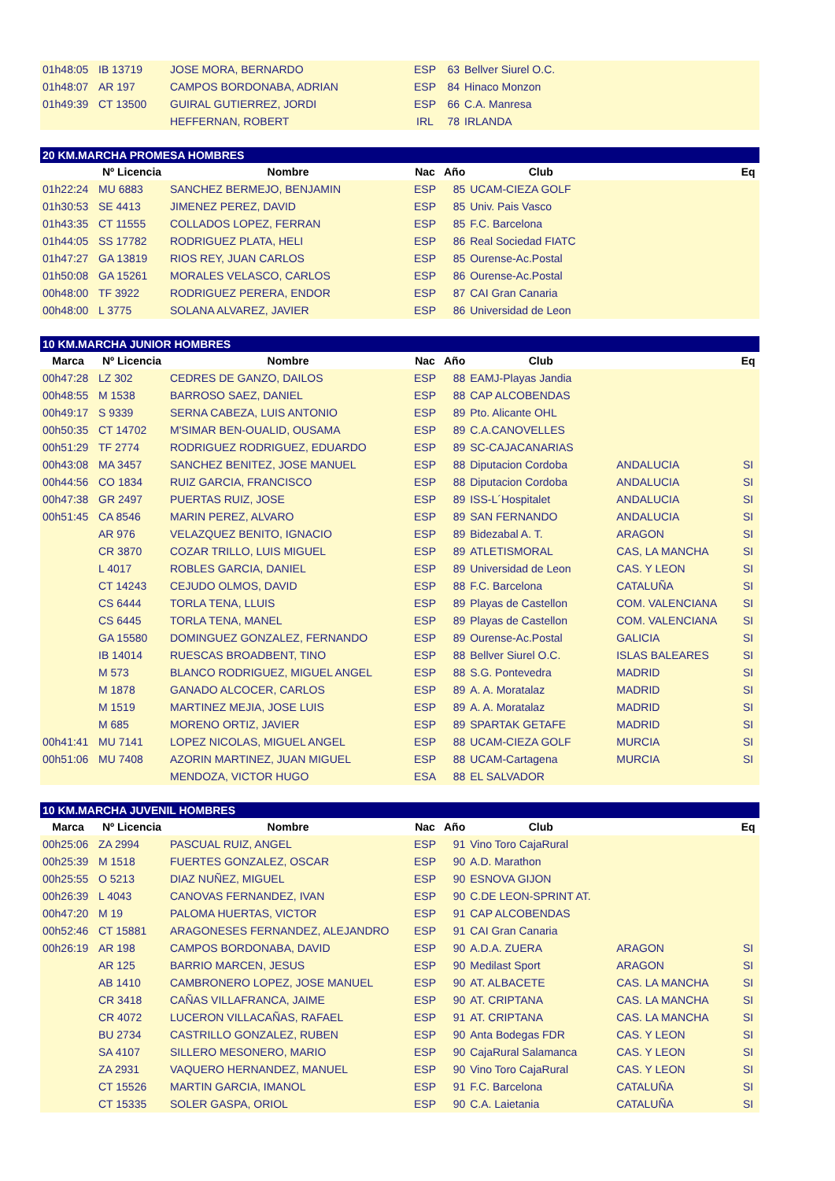| 01h48:05 | IB 13719 | JOSE MORA, BERNARDO | ESP | 63 | Bellver Siurel O.C. | | |
| 01h48:07 | AR 197 | CAMPOS BORDONABA, ADRIAN | ESP | 84 | Hinaco Monzon | | |
| 01h49:39 | CT 13500 | GUIRAL GUTIERREZ, JORDI | ESP | 66 | C.A. Manresa | | |
| | | HEFFERNAN, ROBERT | IRL | 78 | IRLANDA | | |
| 20 KM.MARCHA PROMESA HOMBRES | | | | | | | |
| | Nº Licencia | Nombre | Nac | Año | Club | | Eq |
| 01h22:24 | MU 6883 | SANCHEZ BERMEJO, BENJAMIN | ESP | 85 | UCAM-CIEZA GOLF | | |
| 01h30:53 | SE 4413 | JIMENEZ PEREZ, DAVID | ESP | 85 | Univ. Pais Vasco | | |
| 01h43:35 | CT 11555 | COLLADOS LOPEZ, FERRAN | ESP | 85 | F.C. Barcelona | | |
| 01h44:05 | SS 17782 | RODRIGUEZ PLATA, HELI | ESP | 86 | Real Sociedad FIATC | | |
| 01h47:27 | GA 13819 | RIOS REY, JUAN CARLOS | ESP | 85 | Ourense-Ac.Postal | | |
| 01h50:08 | GA 15261 | MORALES VELASCO, CARLOS | ESP | 86 | Ourense-Ac.Postal | | |
| 00h48:00 | TF 3922 | RODRIGUEZ PERERA, ENDOR | ESP | 87 | CAI Gran Canaria | | |
| 00h48:00 | L 3775 | SOLANA ALVAREZ, JAVIER | ESP | 86 | Universidad de Leon | | |
| 10 KM.MARCHA JUNIOR HOMBRES | | | | | | | |
| Marca | Nº Licencia | Nombre | Nac | Año | Club | | Eq |
| 00h47:28 | LZ 302 | CEDRES DE GANZO, DAILOS | ESP | 88 | EAMJ-Playas Jandia | | |
| 00h48:55 | M 1538 | BARROSO SAEZ, DANIEL | ESP | 88 | CAP ALCOBENDAS | | |
| 00h49:17 | S 9339 | SERNA CABEZA, LUIS ANTONIO | ESP | 89 | Pto. Alicante OHL | | |
| 00h50:35 | CT 14702 | M'SIMAR BEN-OUALID, OUSAMA | ESP | 89 | C.A.CANOVELLES | | |
| 00h51:29 | TF 2774 | RODRIGUEZ RODRIGUEZ, EDUARDO | ESP | 89 | SC-CAJACANARIAS | | |
| 00h43:08 | MA 3457 | SANCHEZ BENITEZ, JOSE MANUEL | ESP | 88 | Diputacion Cordoba | ANDALUCIA | SI |
| 00h44:56 | CO 1834 | RUIZ GARCIA, FRANCISCO | ESP | 88 | Diputacion Cordoba | ANDALUCIA | SI |
| 00h47:38 | GR 2497 | PUERTAS RUIZ, JOSE | ESP | 89 | ISS-L´Hospitalet | ANDALUCIA | SI |
| 00h51:45 | CA 8546 | MARIN PEREZ, ALVARO | ESP | 89 | SAN FERNANDO | ANDALUCIA | SI |
| | AR 976 | VELAZQUEZ BENITO, IGNACIO | ESP | 89 | Bidezabal A. T. | ARAGON | SI |
| | CR 3870 | COZAR TRILLO, LUIS MIGUEL | ESP | 89 | ATLETISMORAL | CAS, LA MANCHA | SI |
| | L 4017 | ROBLES GARCIA, DANIEL | ESP | 89 | Universidad de Leon | CAS. Y LEON | SI |
| | CT 14243 | CEJUDO OLMOS, DAVID | ESP | 88 | F.C. Barcelona | CATALUÑA | SI |
| | CS 6444 | TORLA TENA, LLUIS | ESP | 89 | Playas de Castellon | COM. VALENCIANA | SI |
| | CS 6445 | TORLA TENA, MANEL | ESP | 89 | Playas de Castellon | COM. VALENCIANA | SI |
| | GA 15580 | DOMINGUEZ GONZALEZ, FERNANDO | ESP | 89 | Ourense-Ac.Postal | GALICIA | SI |
| | IB 14014 | RUESCAS BROADBENT, TINO | ESP | 88 | Bellver Siurel O.C. | ISLAS BALEARES | SI |
| | M 573 | BLANCO RODRIGUEZ, MIGUEL ANGEL | ESP | 88 | S.G. Pontevedra | MADRID | SI |
| | M 1878 | GANADO ALCOCER, CARLOS | ESP | 89 | A. A. Moratalaz | MADRID | SI |
| | M 1519 | MARTINEZ MEJIA, JOSE LUIS | ESP | 89 | A. A. Moratalaz | MADRID | SI |
| | M 685 | MORENO ORTIZ, JAVIER | ESP | 89 | SPARTAK GETAFE | MADRID | SI |
| 00h41:41 | MU 7141 | LOPEZ NICOLAS, MIGUEL ANGEL | ESP | 88 | UCAM-CIEZA GOLF | MURCIA | SI |
| 00h51:06 | MU 7408 | AZORIN MARTINEZ, JUAN MIGUEL | ESP | 88 | UCAM-Cartagena | MURCIA | SI |
| | | MENDOZA, VICTOR HUGO | ESA | 88 | EL SALVADOR | | |
| 10 KM.MARCHA JUVENIL HOMBRES | | | | | | | |
| Marca | Nº Licencia | Nombre | Nac | Año | Club | | Eq |
| 00h25:06 | ZA 2994 | PASCUAL RUIZ, ANGEL | ESP | 91 | Vino Toro CajaRural | | |
| 00h25:39 | M 1518 | FUERTES GONZALEZ, OSCAR | ESP | 90 | A.D. Marathon | | |
| 00h25:55 | O 5213 | DIAZ NUÑEZ, MIGUEL | ESP | 90 | ESNOVA GIJON | | |
| 00h26:39 | L 4043 | CANOVAS FERNANDEZ, IVAN | ESP | 90 | C.DE LEON-SPRINT AT. | | |
| 00h47:20 | M 19 | PALOMA HUERTAS, VICTOR | ESP | 91 | CAP ALCOBENDAS | | |
| 00h52:46 | CT 15881 | ARAGONESES FERNANDEZ, ALEJANDRO | ESP | 91 | CAI Gran Canaria | | |
| 00h26:19 | AR 198 | CAMPOS BORDONABA, DAVID | ESP | 90 | A.D.A. ZUERA | ARAGON | SI |
| | AR 125 | BARRIO MARCEN, JESUS | ESP | 90 | Medilast Sport | ARAGON | SI |
| | AB 1410 | CAMBRONERO LOPEZ, JOSE MANUEL | ESP | 90 | AT. ALBACETE | CAS. LA MANCHA | SI |
| | CR 3418 | CAÑAS VILLAFRANCA, JAIME | ESP | 90 | AT. CRIPTANA | CAS. LA MANCHA | SI |
| | CR 4072 | LUCERON VILLACAÑAS, RAFAEL | ESP | 91 | AT. CRIPTANA | CAS. LA MANCHA | SI |
| | BU 2734 | CASTRILLO GONZALEZ, RUBEN | ESP | 90 | Anta Bodegas FDR | CAS. Y LEON | SI |
| | SA 4107 | SILLERO MESONERO, MARIO | ESP | 90 | CajaRural Salamanca | CAS. Y LEON | SI |
| | ZA 2931 | VAQUERO HERNANDEZ, MANUEL | ESP | 90 | Vino Toro CajaRural | CAS. Y LEON | SI |
| | CT 15526 | MARTIN GARCIA, IMANOL | ESP | 91 | F.C. Barcelona | CATALUÑA | SI |
| | CT 15335 | SOLER GASPA, ORIOL | ESP | 90 | C.A. Laietania | CATALUÑA | SI |